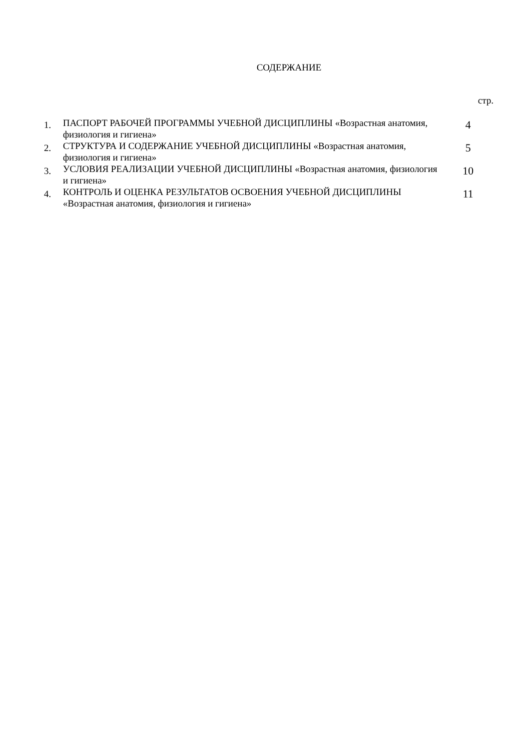СОДЕРЖАНИЕ
стр.
| 1. | ПАСПОРТ РАБОЧЕЙ ПРОГРАММЫ УЧЕБНОЙ ДИСЦИПЛИНЫ «Возрастная анатомия, физиология и гигиена» | 4 |
| 2. | СТРУКТУРА И СОДЕРЖАНИЕ УЧЕБНОЙ ДИСЦИПЛИНЫ «Возрастная анатомия, физиология и гигиена» | 5 |
| 3. | УСЛОВИЯ РЕАЛИЗАЦИИ УЧЕБНОЙ ДИСЦИПЛИНЫ «Возрастная анатомия, физиология и гигиена» | 10 |
| 4. | КОНТРОЛЬ И ОЦЕНКА РЕЗУЛЬТАТОВ ОСВОЕНИЯ УЧЕБНОЙ ДИСЦИПЛИНЫ «Возрастная анатомия, физиология и гигиена» | 11 |